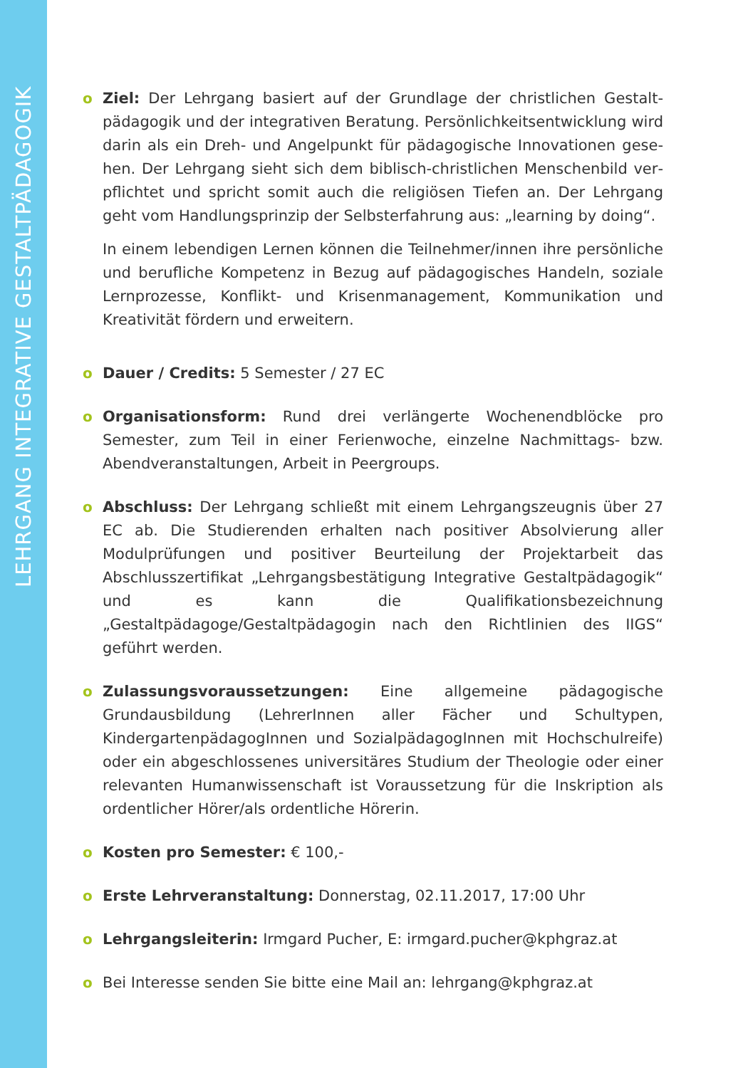LEHRGANG INTEGRATIVE GESTALTPÄDAGOGIK
o Ziel: Der Lehrgang basiert auf der Grundlage der christlichen Gestalt­pädagogik und der integrativen Beratung. Persönlichkeitsentwicklung wird darin als ein Dreh- und Angelpunkt für pädagogische Innovationen gese­hen. Der Lehrgang sieht sich dem biblisch-christlichen Menschenbild ver­pflichtet und spricht somit auch die religiösen Tiefen an. Der Lehrgang geht vom Handlungsprinzip der Selbsterfahrung aus: „learning by doing“.
In einem lebendigen Lernen können die Teilnehmer/innen ihre persönliche und berufliche Kompetenz in Bezug auf pädagogisches Handeln, soziale Lern­prozesse, Konflikt- und Krisenmanagement, Kommunikation und Kreativität fördern und erweitern.
o Dauer / Credits: 5 Semester / 27 EC
o Organisationsform: Rund drei verlängerte Wochenendblöcke pro Semester, zum Teil in einer Ferienwoche, einzelne Nachmittags- bzw. Abendveranstal­tungen, Arbeit in Peergroups.
o Abschluss: Der Lehrgang schließt mit einem Lehrgangszeugnis über 27 EC ab. Die Studierenden erhalten nach positiver Absolvierung aller Modulprüfungen und positiver Beurteilung der Projektarbeit das Abschlusszertifikat „Lehrgangs­bestätigung Integrative Gestaltpädagogik“ und es kann die Qualifikationsbezeich­nung „Gestaltpädagoge/Gestaltpädagogin nach den Richtlinien des IIGS“ geführt werden.
o Zulassungsvoraussetzungen: Eine allgemeine pädagogische Grundausbil­dung (LehrerInnen aller Fächer und Schultypen, KindergartenpädagogInnen und SozialpädagogInnen mit Hochschulreife) oder ein abgeschlossenes universitäres Studium der Theologie oder einer relevanten Humanwissenschaft ist Vorausset­zung für die Inskription als ordentlicher Hörer/als ordentliche Hörerin.
o Kosten pro Semester: € 100,-
o Erste Lehrveranstaltung: Donnerstag, 02.11.2017, 17:00 Uhr
o Lehrgangsleiterin: Irmgard Pucher, E: irmgard.pucher@kphgraz.at
o Bei Interesse senden Sie bitte eine Mail an: lehrgang@kphgraz.at